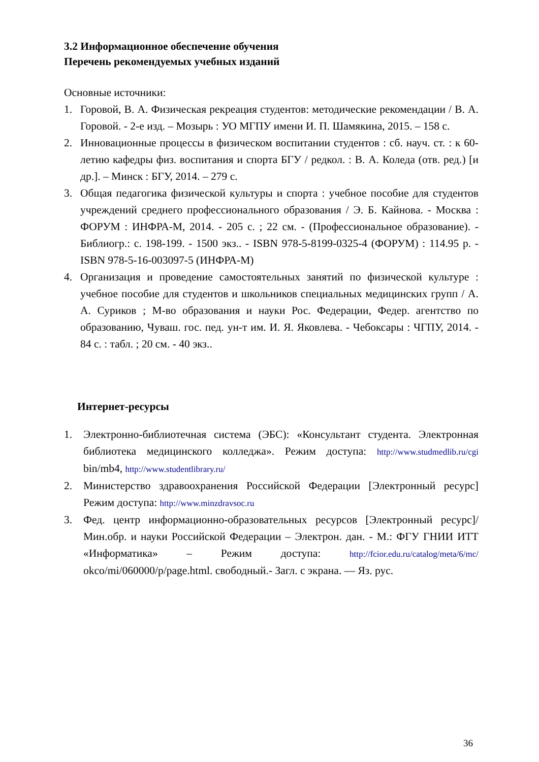3.2 Информационное обеспечение обучения
Перечень рекомендуемых учебных изданий
Основные источники:
1. Горовой, В. А. Физическая рекреация студентов: методические рекомендации / В. А. Горовой. - 2-е изд. – Мозырь : УО МГПУ имени И. П. Шамякина, 2015. – 158 с.
2. Инновационные процессы в физическом воспитании студентов : сб. науч. ст. : к 60-летию кафедры физ. воспитания и спорта БГУ / редкол. : В. А. Коледа (отв. ред.) [и др.]. – Минск : БГУ, 2014. – 279 с.
3. Общая педагогика физической культуры и спорта : учебное пособие для студентов учреждений среднего профессионального образования / Э. Б. Кайнова. - Москва : ФОРУМ : ИНФРА-М, 2014. - 205 с. ; 22 см. - (Профессиональное образование). - Библиогр.: с. 198-199. - 1500 экз.. - ISBN 978-5-8199-0325-4 (ФОРУМ) : 114.95 р. - ISBN 978-5-16-003097-5 (ИНФРА-М)
4. Организация и проведение самостоятельных занятий по физической культуре : учебное пособие для студентов и школьников специальных медицинских групп / А. А. Суриков ; М-во образования и науки Рос. Федерации, Федер. агентство по образованию, Чуваш. гос. пед. ун-т им. И. Я. Яковлева. - Чебоксары : ЧГПУ, 2014. - 84 с. : табл. ; 20 см. - 40 экз..
Интернет-ресурсы
1. Электронно-библиотечная система (ЭБС): «Консультант студента. Электронная библиотека медицинского колледжа». Режим доступа: http://www.studmedlib.ru/cgi bin/mb4, http://www.studentlibrary.ru/
2. Министерство здравоохранения Российской Федерации [Электронный ресурс] Режим доступа: http://www.minzdravsoc.ru
3. Фед. центр информационно-образовательных ресурсов [Электронный ресурс]/Мин.обр. и науки Российской Федерации – Электрон. дан. - М.: ФГУ ГНИИ ИТТ «Информатика» – Режим доступа: http://fcior.edu.ru/catalog/meta/6/mc/ okco/mi/060000/p/page.html. свободный.- Загл. с экрана. — Яз. рус.
36